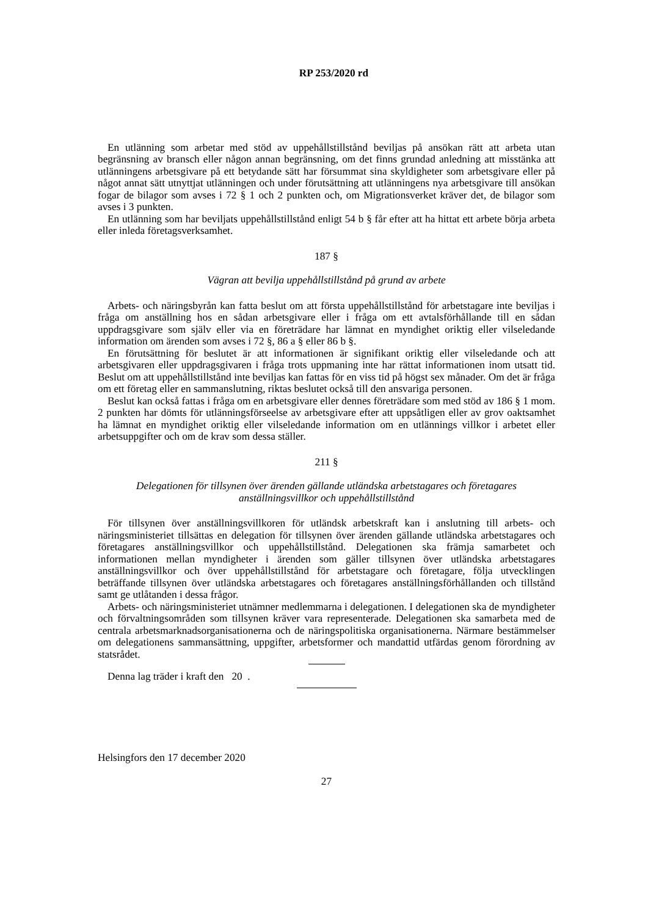RP 253/2020 rd
En utlänning som arbetar med stöd av uppehållstillstånd beviljas på ansökan rätt att arbeta utan begränsning av bransch eller någon annan begränsning, om det finns grundad anledning att misstänka att utlänningens arbetsgivare på ett betydande sätt har försummat sina skyldigheter som arbetsgivare eller på något annat sätt utnyttjat utlänningen och under förutsättning att utlänningens nya arbetsgivare till ansökan fogar de bilagor som avses i 72 § 1 och 2 punkten och, om Migrationsverket kräver det, de bilagor som avses i 3 punkten.
En utlänning som har beviljats uppehållstillstånd enligt 54 b § får efter att ha hittat ett arbete börja arbeta eller inleda företagsverksamhet.
187 §
Vägran att bevilja uppehållstillstånd på grund av arbete
Arbets- och näringsbyrån kan fatta beslut om att första uppehållstillstånd för arbetstagare inte beviljas i fråga om anställning hos en sådan arbetsgivare eller i fråga om ett avtalsförhållande till en sådan uppdragsgivare som själv eller via en företrädare har lämnat en myndighet oriktig eller vilseledande information om ärenden som avses i 72 §, 86 a § eller 86 b §.
En förutsättning för beslutet är att informationen är signifikant oriktig eller vilseledande och att arbetsgivaren eller uppdragsgivaren i fråga trots uppmaning inte har rättat informationen inom utsatt tid. Beslut om att uppehållstillstånd inte beviljas kan fattas för en viss tid på högst sex månader. Om det är fråga om ett företag eller en sammanslutning, riktas beslutet också till den ansvariga personen.
Beslut kan också fattas i fråga om en arbetsgivare eller dennes företrädare som med stöd av 186 § 1 mom. 2 punkten har dömts för utlänningsförseelse av arbetsgivare efter att uppsåtligen eller av grov oaktsamhet ha lämnat en myndighet oriktig eller vilseledande information om en utlännings villkor i arbetet eller arbetsuppgifter och om de krav som dessa ställer.
211 §
Delegationen för tillsynen över ärenden gällande utländska arbetstagares och företagares anställningsvillkor och uppehållstillstånd
För tillsynen över anställningsvillkoren för utländsk arbetskraft kan i anslutning till arbets- och näringsministeriet tillsättas en delegation för tillsynen över ärenden gällande utländska arbetstagares och företagares anställningsvillkor och uppehållstillstånd. Delegationen ska främja samarbetet och informationen mellan myndigheter i ärenden som gäller tillsynen över utländska arbetstagares anställningsvillkor och över uppehållstillstånd för arbetstagare och företagare, följa utvecklingen beträffande tillsynen över utländska arbetstagares och företagares anställningsförhållanden och tillstånd samt ge utlåtanden i dessa frågor.
Arbets- och näringsministeriet utnämner medlemmarna i delegationen. I delegationen ska de myndigheter och förvaltningsområden som tillsynen kräver vara representerade. Delegationen ska samarbeta med de centrala arbetsmarknadsorganisationerna och de näringspolitiska organisationerna. Närmare bestämmelser om delegationens sammansättning, uppgifter, arbetsformer och mandattid utfärdas genom förordning av statsrådet.
Denna lag träder i kraft den 20 .
Helsingfors den 17 december 2020
27